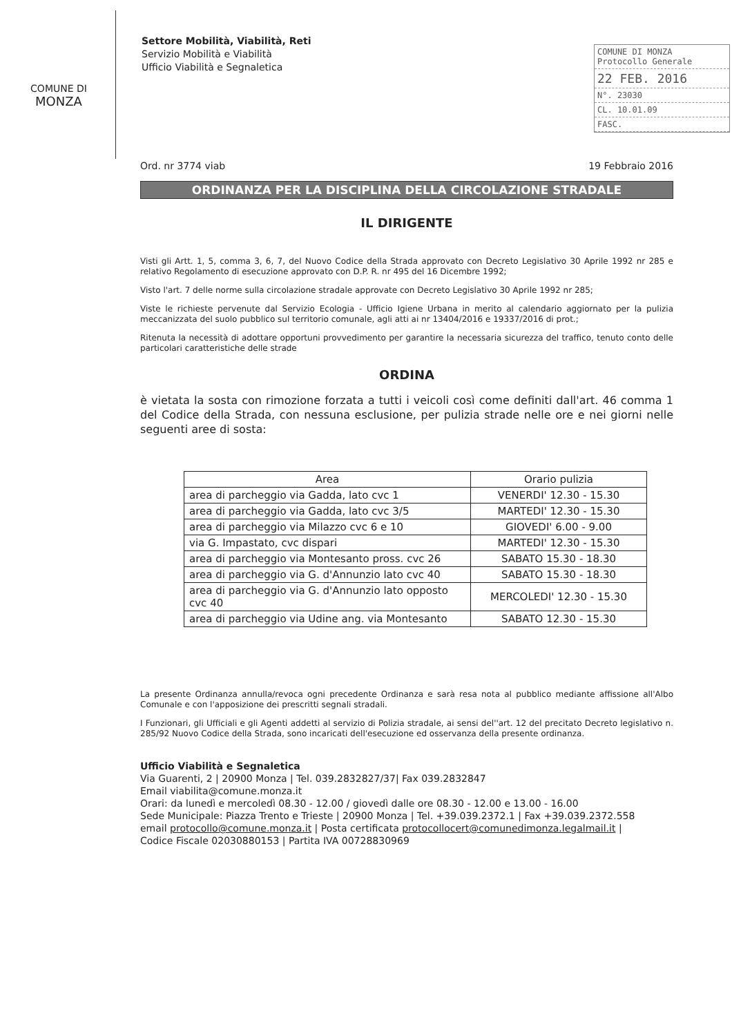COMUNE DI
MONZA
Settore Mobilità, Viabilità, Reti
Servizio Mobilità e Viabilità
Ufficio Viabilità e Segnaletica
COMUNE DI MONZA
Protocollo Generale
22 FEB. 2016
N°. 23030
CL. 10.01.09
FASC.
Ord. nr 3774 viab 19 Febbraio 2016
ORDINANZA PER LA DISCIPLINA DELLA CIRCOLAZIONE STRADALE
IL DIRIGENTE
Visti gli Artt. 1, 5, comma 3, 6, 7, del Nuovo Codice della Strada approvato con Decreto Legislativo 30 Aprile 1992 nr 285 e relativo Regolamento di esecuzione approvato con D.P. R. nr 495 del 16 Dicembre 1992;
Visto l'art. 7 delle norme sulla circolazione stradale approvate con Decreto Legislativo 30 Aprile 1992 nr 285;
Viste le richieste pervenute dal Servizio Ecologia - Ufficio Igiene Urbana in merito al calendario aggiornato per la pulizia meccanizzata del suolo pubblico sul territorio comunale, agli atti ai nr 13404/2016 e 19337/2016 di prot.;
Ritenuta la necessità di adottare opportuni provvedimento per garantire la necessaria sicurezza del traffico, tenuto conto delle particolari caratteristiche delle strade
ORDINA
è vietata la sosta con rimozione forzata a tutti i veicoli così come definiti dall'art. 46 comma 1 del Codice della Strada, con nessuna esclusione, per pulizia strade nelle ore e nei giorni nelle seguenti aree di sosta:
| Area | Orario pulizia |
| --- | --- |
| area di parcheggio via Gadda, lato cvc 1 | VENERDI' 12.30 - 15.30 |
| area di parcheggio via Gadda, lato cvc 3/5 | MARTEDI' 12.30 - 15.30 |
| area di parcheggio via Milazzo cvc 6 e 10 | GIOVEDI' 6.00 - 9.00 |
| via G. Impastato, cvc dispari | MARTEDI' 12.30 - 15.30 |
| area di parcheggio via Montesanto pross. cvc 26 | SABATO 15.30 - 18.30 |
| area di parcheggio via G. d'Annunzio lato cvc 40 | SABATO 15.30 - 18.30 |
| area di parcheggio via G. d'Annunzio lato opposto cvc 40 | MERCOLEDI' 12.30 - 15.30 |
| area di parcheggio via Udine ang. via Montesanto | SABATO 12.30 - 15.30 |
La presente Ordinanza annulla/revoca ogni precedente Ordinanza e sarà resa nota al pubblico mediante affissione all'Albo Comunale e con l'apposizione dei prescritti segnali stradali.
I Funzionari, gli Ufficiali e gli Agenti addetti al servizio di Polizia stradale, ai sensi del''art. 12 del precitato Decreto legislativo n. 285/92 Nuovo Codice della Strada, sono incaricati dell'esecuzione ed osservanza della presente ordinanza.
Ufficio Viabilità e Segnaletica
Via Guarenti, 2 | 20900 Monza | Tel. 039.2832827/37| Fax 039.2832847
Email viabilita@comune.monza.it
Orari: da lunedì e mercoledì 08.30 - 12.00 / giovedì dalle ore 08.30 - 12.00 e 13.00 - 16.00
Sede Municipale: Piazza Trento e Trieste | 20900 Monza | Tel. +39.039.2372.1 | Fax +39.039.2372.558
email protocollo@comune.monza.it | Posta certificata protocollocert@comunedimonza.legalmail.it |
Codice Fiscale 02030880153 | Partita IVA 00728830969